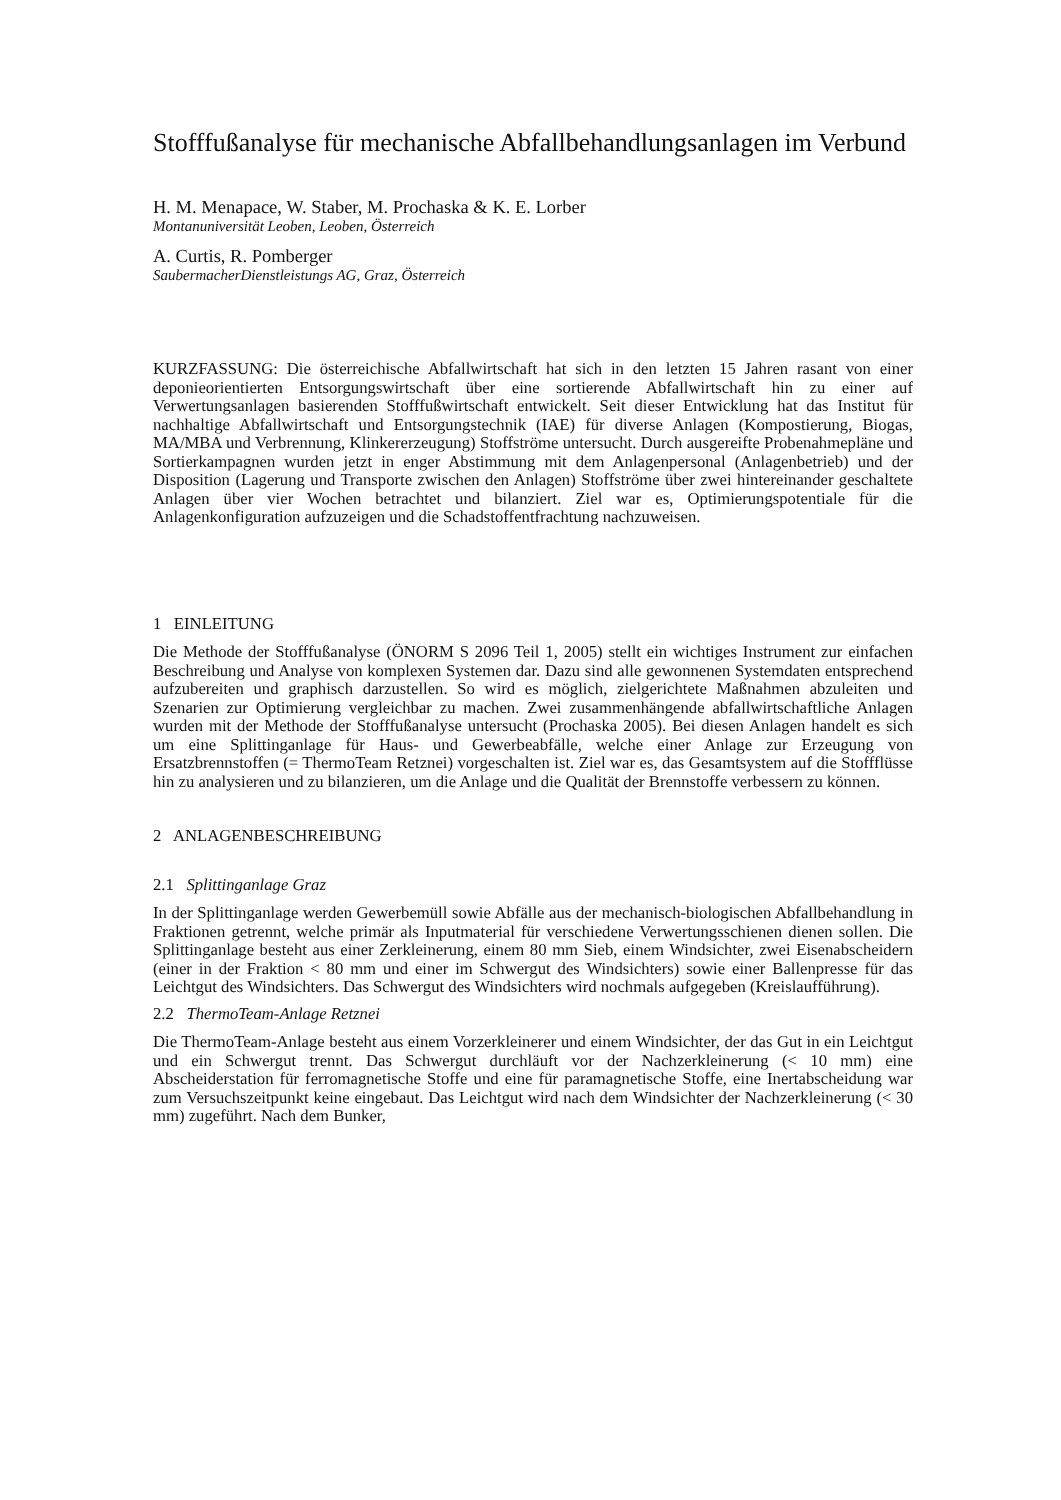Stofffußanalyse für mechanische Abfallbehandlungsanlagen im Verbund
H. M. Menapace, W. Staber, M. Prochaska & K. E. Lorber
Montanuniversität Leoben, Leoben, Österreich
A. Curtis, R. Pomberger
SaubermacherDienstleistungs AG, Graz, Österreich
KURZFASSUNG: Die österreichische Abfallwirtschaft hat sich in den letzten 15 Jahren rasant von einer deponieorientierten Entsorgungswirtschaft über eine sortierende Abfallwirtschaft hin zu einer auf Verwertungsanlagen basierenden Stofffußwirtschaft entwickelt. Seit dieser Entwicklung hat das Institut für nachhaltige Abfallwirtschaft und Entsorgungstechnik (IAE) für diverse Anlagen (Kompostierung, Biogas, MA/MBA und Verbrennung, Klinkererzeugung) Stoffströme untersucht. Durch ausgereifte Probenahmepläne und Sortierkampagnen wurden jetzt in enger Abstimmung mit dem Anlagenpersonal (Anlagenbetrieb) und der Disposition (Lagerung und Transporte zwischen den Anlagen) Stoffströme über zwei hintereinander geschaltete Anlagen über vier Wochen betrachtet und bilanziert. Ziel war es, Optimierungspotentiale für die Anlagenkonfiguration aufzuzeigen und die Schadstoffentfrachtung nachzuweisen.
1 EINLEITUNG
Die Methode der Stofffußanalyse (ÖNORM S 2096 Teil 1, 2005) stellt ein wichtiges Instrument zur einfachen Beschreibung und Analyse von komplexen Systemen dar. Dazu sind alle gewonnenen Systemdaten entsprechend aufzubereiten und graphisch darzustellen. So wird es möglich, zielgerichtete Maßnahmen abzuleiten und Szenarien zur Optimierung vergleichbar zu machen. Zwei zusammenhängende abfallwirtschaftliche Anlagen wurden mit der Methode der Stofffußanalyse untersucht (Prochaska 2005). Bei diesen Anlagen handelt es sich um eine Splittinganlage für Haus- und Gewerbeabfälle, welche einer Anlage zur Erzeugung von Ersatzbrennstoffen (= ThermoTeam Retznei) vorgeschalten ist. Ziel war es, das Gesamtsystem auf die Stoffflüsse hin zu analysieren und zu bilanzieren, um die Anlage und die Qualität der Brennstoffe verbessern zu können.
2 ANLAGENBESCHREIBUNG
2.1 Splittinganlage Graz
In der Splittinganlage werden Gewerbemüll sowie Abfälle aus der mechanisch-biologischen Abfallbehandlung in Fraktionen getrennt, welche primär als Inputmaterial für verschiedene Verwertungsschienen dienen sollen. Die Splittinganlage besteht aus einer Zerkleinerung, einem 80 mm Sieb, einem Windsichter, zwei Eisenabscheidern (einer in der Fraktion < 80 mm und einer im Schwergut des Windsichters) sowie einer Ballenpresse für das Leichtgut des Windsichters. Das Schwergut des Windsichters wird nochmals aufgegeben (Kreislaufführung).
2.2 ThermoTeam-Anlage Retznei
Die ThermoTeam-Anlage besteht aus einem Vorzerkleinerer und einem Windsichter, der das Gut in ein Leichtgut und ein Schwergut trennt. Das Schwergut durchläuft vor der Nachzerkleinerung (< 10 mm) eine Abscheiderstation für ferromagnetische Stoffe und eine für paramagnetische Stoffe, eine Inertabscheidung war zum Versuchszeitpunkt keine eingebaut. Das Leichtgut wird nach dem Windsichter der Nachzerkleinerung (< 30 mm) zugeführt. Nach dem Bunker,